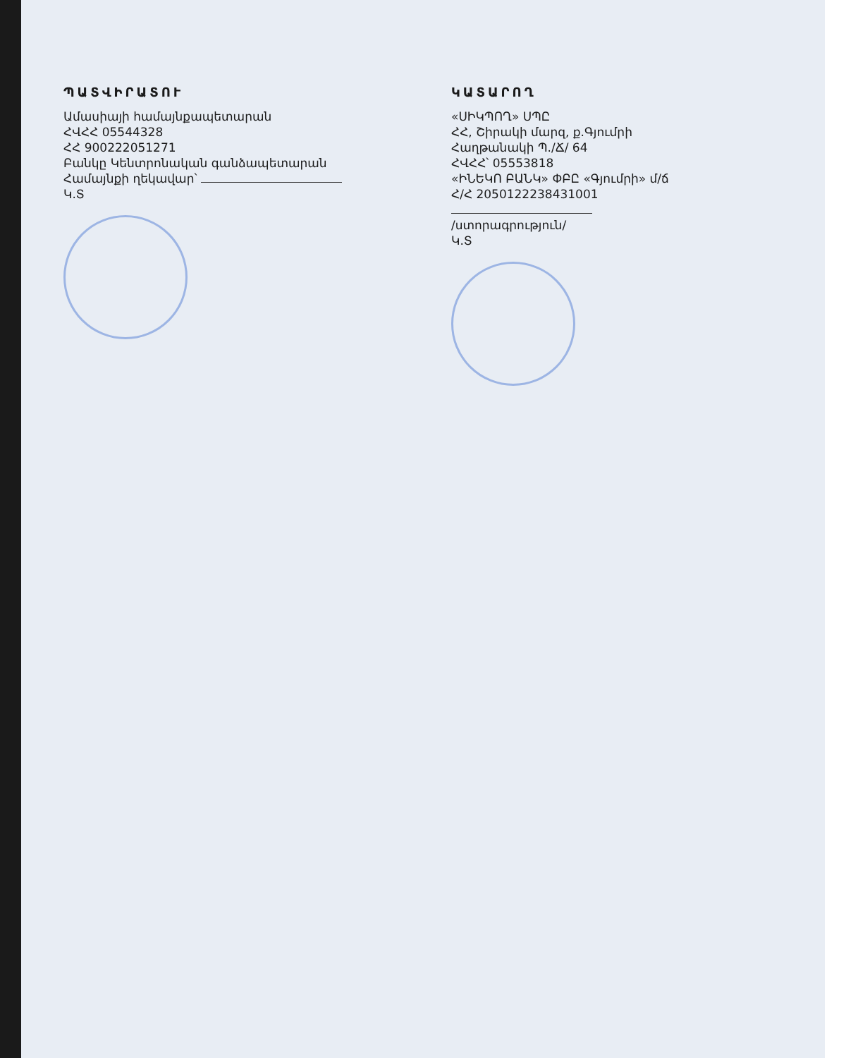ՊԱՏՎԻՐԱՏՈՒ
Ամասիայի համայնքապետարան
ՀՎՀՀ 05544328
ՀՀ 900222051271
Բանկը Կենտրոնական գանձապետարան
Համայնքի ղեկավար՝
Կ.Տ
ԿԱՏԱՐՈՂ
«ՍԻԿՊՈՂ» ՍՊԸ
ՀՀ, Շիրակի մարզ, ք.Գյումրի
Հաղթանակի Պ./Ճ/ 64
ՀՎՀՀ՝ 05553818
«ԻՆԵԿՈ ԲԱՆԿ» ՓԲԸ «Գյումրի» մ/ճ
Հ/Հ 2050122238431001
/ստորագրություն/
Կ.Տ